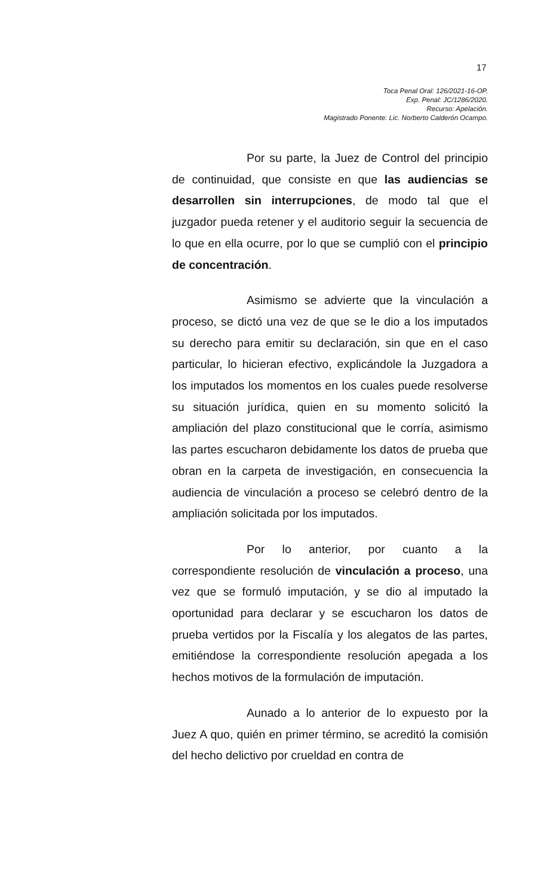17
Toca Penal Oral: 126/2021-16-OP.
Exp. Penal: JC/1286/2020.
Recurso: Apelación.
Magistrado Ponente: Lic. Norberto Calderón Ocampo.
Por su parte, la Juez de Control del principio de continuidad, que consiste en que las audiencias se desarrollen sin interrupciones, de modo tal que el juzgador pueda retener y el auditorio seguir la secuencia de lo que en ella ocurre, por lo que se cumplió con el principio de concentración.
Asimismo se advierte que la vinculación a proceso, se dictó una vez de que se le dio a los imputados su derecho para emitir su declaración, sin que en el caso particular, lo hicieran efectivo, explicándole la Juzgadora a los imputados los momentos en los cuales puede resolverse su situación jurídica, quien en su momento solicitó la ampliación del plazo constitucional que le corría, asimismo las partes escucharon debidamente los datos de prueba que obran en la carpeta de investigación, en consecuencia la audiencia de vinculación a proceso se celebró dentro de la ampliación solicitada por los imputados.
Por lo anterior, por cuanto a la correspondiente resolución de vinculación a proceso, una vez que se formuló imputación, y se dio al imputado la oportunidad para declarar y se escucharon los datos de prueba vertidos por la Fiscalía y los alegatos de las partes, emitiéndose la correspondiente resolución apegada a los hechos motivos de la formulación de imputación.
Aunado a lo anterior de lo expuesto por la Juez A quo, quién en primer término, se acreditó la comisión del hecho delictivo por crueldad en contra de